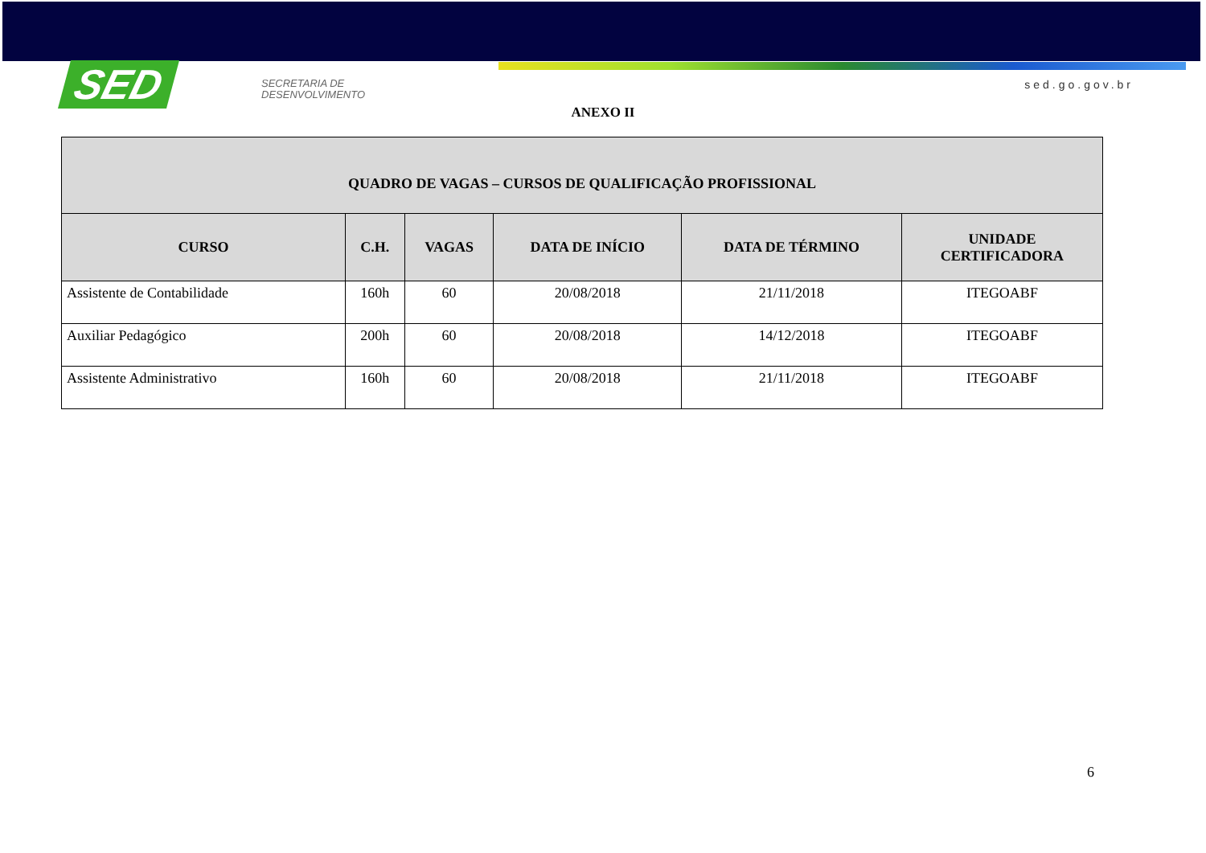SED
SECRETARIA DE
DESENVOLVIMENTO
sed.go.gov.br
ANEXO II
| QUADRO DE VAGAS – CURSOS DE QUALIFICAÇÃO PROFISSIONAL | | | | | |
| --- | --- | --- | --- | --- | --- |
| CURSO | C.H. | VAGAS | DATA DE INÍCIO | DATA DE TÉRMINO | UNIDADE CERTIFICADORA |
| Assistente de Contabilidade | 160h | 60 | 20/08/2018 | 21/11/2018 | ITEGOABF |
| Auxiliar Pedagógico | 200h | 60 | 20/08/2018 | 14/12/2018 | ITEGOABF |
| Assistente Administrativo | 160h | 60 | 20/08/2018 | 21/11/2018 | ITEGOABF |
6